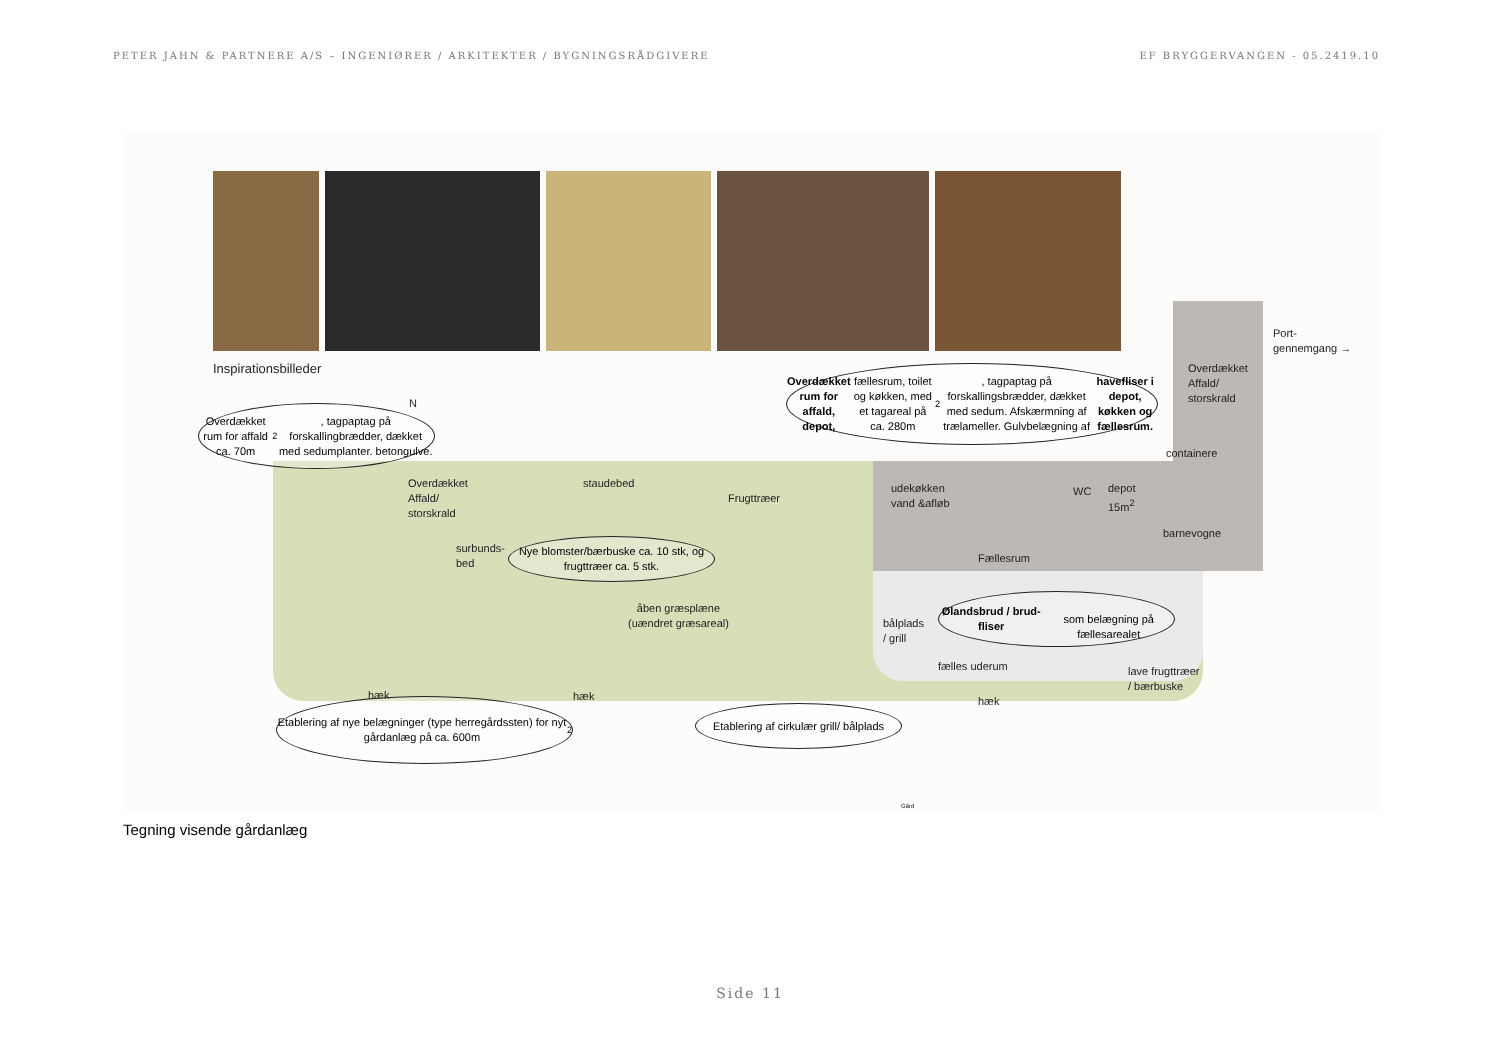PETER JAHN & PARTNERE A/S – INGENIØRER / ARKITEKTER / BYGNINGSRÅDGIVERE EF BRYGGERVANGEN - 05.2419.10
Inspirationsbilleder
Overdækket rum for affald ca. 70m<sup>2</sup>, tagpaptag på forskallingbrædder, dækket med sedumplanter. betongulve.
Overdækket rum for affald, depot, fællesrum, toilet og køkken, med et tagareal på ca. 280m<sup>2</sup>, tagpaptag på forskallingsbrædder, dækket med sedum. Afskærmning af trælameller. Gulvbelægning af havefliser i depot, køkken og fællesrum.
N
Overdækket
Affald/
storskrald
Port-
gennemgang →
containere
Overdækket
Affald/
storskrald
staudebed
Frugttræer
udekøkken
vand &afløb
WC
depot
15m<sup>2</sup>
barnevogne
surbunds-
bed
Nye blomster/bærbuske ca. 10 stk, og frugttræer ca. 5 stk.
Fællesrum
åben græsplæne
(uændret græsareal)
bålplads
/ grill
Ølandsbrud / brud-fliser
som belægning på fællesarealet
fælles uderum
lave frugttræer
/ bærbuske
hæk hæk hæk
Etablering af nye belægninger (type herregårdssten) for nyt gårdanlæg på ca. 600m<sup>2</sup>
Etablering af cirkulær grill/ bålplads
Gård
Tegning visende gårdanlæg
Side 11